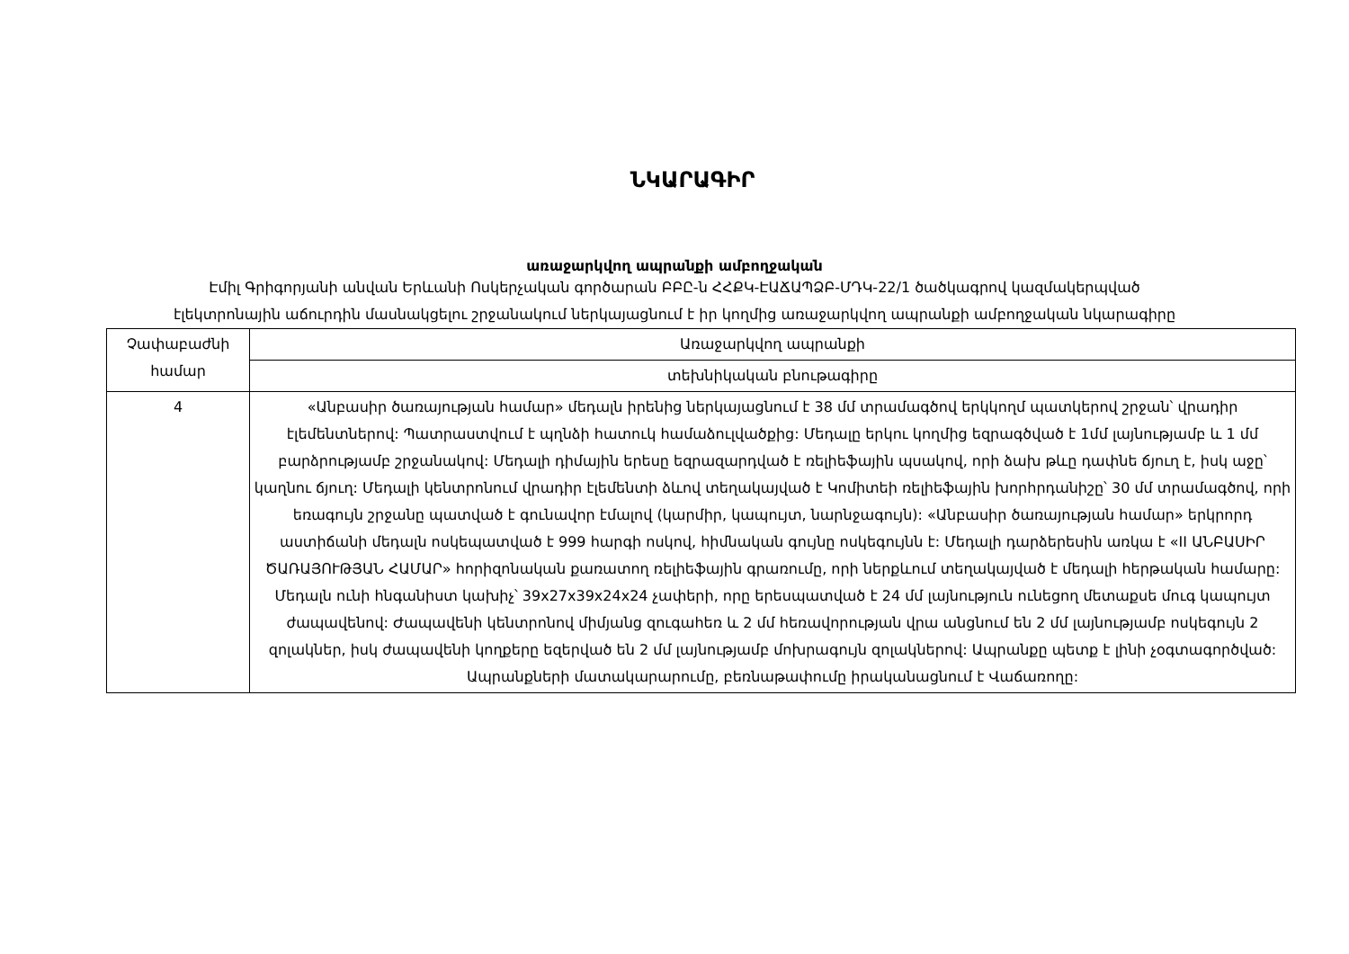ՆԿԱՐԱԳԻՐ
առաջարկվող ապրանքի ամբողջական
Էմիլ Գրիգորյանի անվան Երևանի Ոսկերչական գործարան ԲԲԸ-ն ՀՀՔԿ-ԷԱՃԱՊՁԲ-ՄԴԿ-22/1 ծածկագրով կազմակերպված
էլեկտրոնային աճուրդին մասնակցելու շրջանակում ներկայացնում է իր կողմից առաջարկվող ապրանքի ամբողջական նկարագիրը
| Չափաբաժնի համար | Առաջարկվող ապրանքի |
| | տեխնիկական բնութագիրը |
| 4 | «Անբասիր ծառայության համար» մեդալն իրենից ներկայացնում է 38 մմ տրամագծով երկկողմ պատկերով շրջան՝ վրադիր էլեմենտներով: Պատրաստվում է պղնձի հատուկ համաձուլվածքից: Մեդալը երկու կողմից եզրագծված է 1մմ լայնությամբ և 1 մմ բարձրությամբ շրջանակով: Մեդալի դիմային երեսը եզրազարդված է ռելիեֆային պսակով, որի ձախ թևը դափնե ճյուղ է, իսկ աջը՝ կաղնու ճյուղ: Մեդալի կենտրոնում վրադիր էլեմենտի ձևով տեղակայված է Կոմիտեի ռելիեֆային խորհրդանիշը՝ 30 մմ տրամագծով, որի եռագույն շրջանը պատված է գունավոր էմալով (կարմիր, կապույտ, նարնջագույն): «Անբասիր ծառայության համար» երկրորդ աստիճանի մեդալն ոսկեպատված է 999 հարգի ոսկով, հիմնական գույնը ոսկեգույնն է: Մեդալի դարձերեսին առկա է «II ԱՆԲԱՍԻՐ ԾԱՌԱՅՈՒԹՅԱՆ ՀԱՄԱՐ» հորիզոնական քառատող ռելիեֆային գրառումը, որի ներքևում տեղակայված է մեդալի հերթական համարը: Մեդալն ունի հնգանիստ կախիչ՝ 39x27x39x24x24 չափերի, որը երեսպատված է 24 մմ լայնություն ունեցող մետաքսե մուգ կապույտ ժապավենով: Ժապավենի կենտրոնով միմյանց զուգահեռ և 2 մմ հեռավորության վրա անցնում են 2 մմ լայնությամբ ոսկեգույն 2 զոլակներ, իսկ ժապավենի կողքերը եզերված են 2 մմ լայնությամբ մոխրագույն զոլակներով: Ապրանքը պետք է լինի չօգտագործված: Ապրանքների մատակարարումը, բեռնաթափումը իրականացնում է Վաճառողը: |